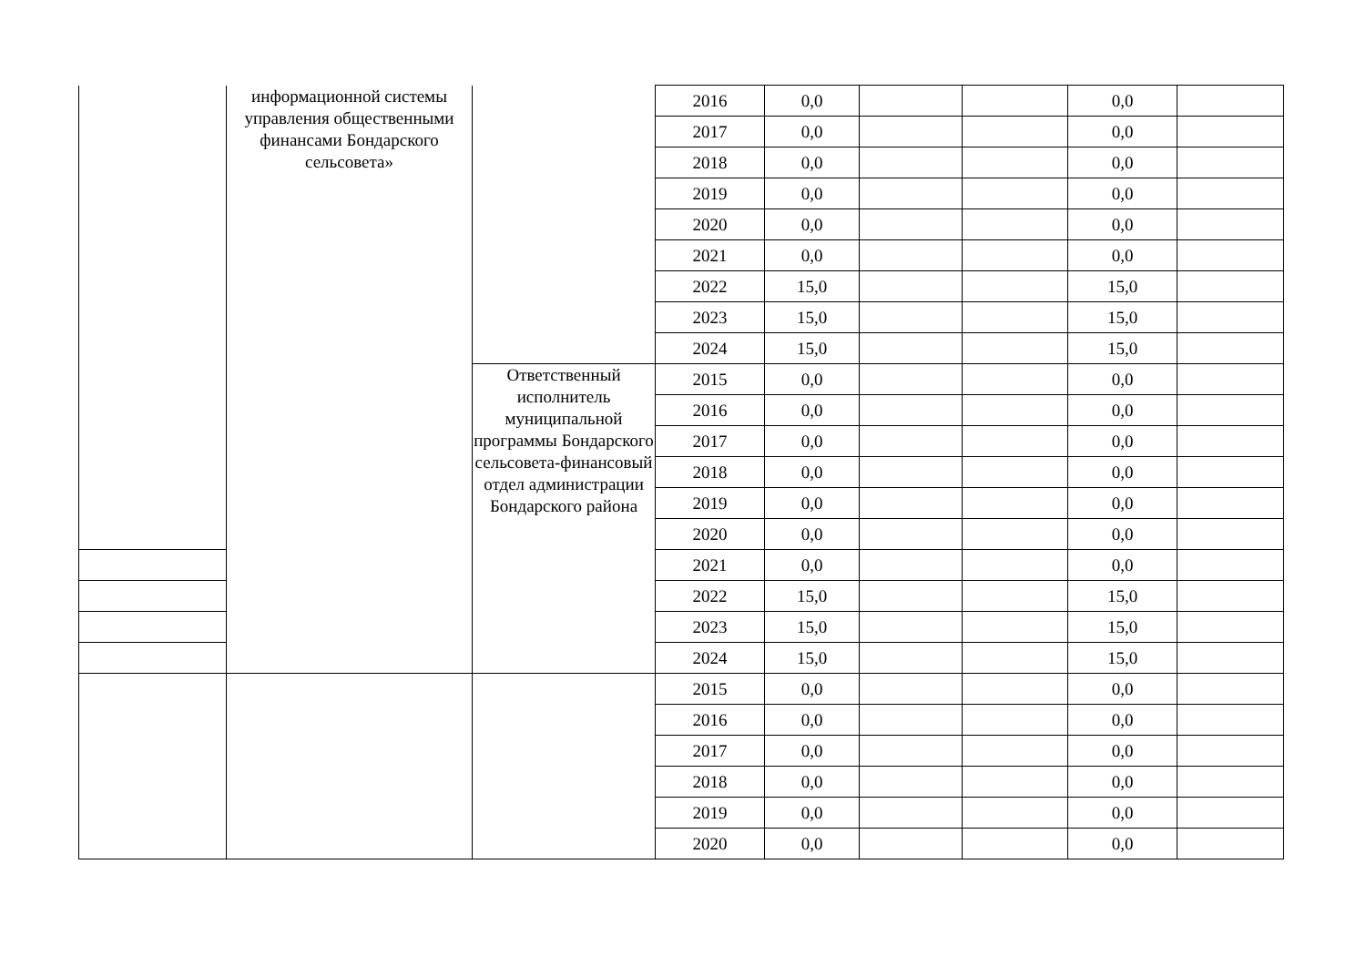| | информационной системы управления общественными финансами Бондарского сельсовета» | | 2016 | 0,0 | | | 0,0 | |
| | | | 2017 | 0,0 | | | 0,0 | |
| | | | 2018 | 0,0 | | | 0,0 | |
| | | | 2019 | 0,0 | | | 0,0 | |
| | | | 2020 | 0,0 | | | 0,0 | |
| | | | 2021 | 0,0 | | | 0,0 | |
| | | | 2022 | 15,0 | | | 15,0 | |
| | | | 2023 | 15,0 | | | 15,0 | |
| | | | 2024 | 15,0 | | | 15,0 | |
| | | Ответственный исполнитель муниципальной программы Бондарского сельсовета-финансовый отдел администрации Бондарского района | 2015 | 0,0 | | | 0,0 | |
| | | | 2016 | 0,0 | | | 0,0 | |
| | | | 2017 | 0,0 | | | 0,0 | |
| | | | 2018 | 0,0 | | | 0,0 | |
| | | | 2019 | 0,0 | | | 0,0 | |
| | | | 2020 | 0,0 | | | 0,0 | |
| | | | 2021 | 0,0 | | | 0,0 | |
| | | | 2022 | 15,0 | | | 15,0 | |
| | | | 2023 | 15,0 | | | 15,0 | |
| | | | 2024 | 15,0 | | | 15,0 | |
| | | | 2015 | 0,0 | | | 0,0 | |
| | | | 2016 | 0,0 | | | 0,0 | |
| | | | 2017 | 0,0 | | | 0,0 | |
| | | | 2018 | 0,0 | | | 0,0 | |
| | | | 2019 | 0,0 | | | 0,0 | |
| | | | 2020 | 0,0 | | | 0,0 | |